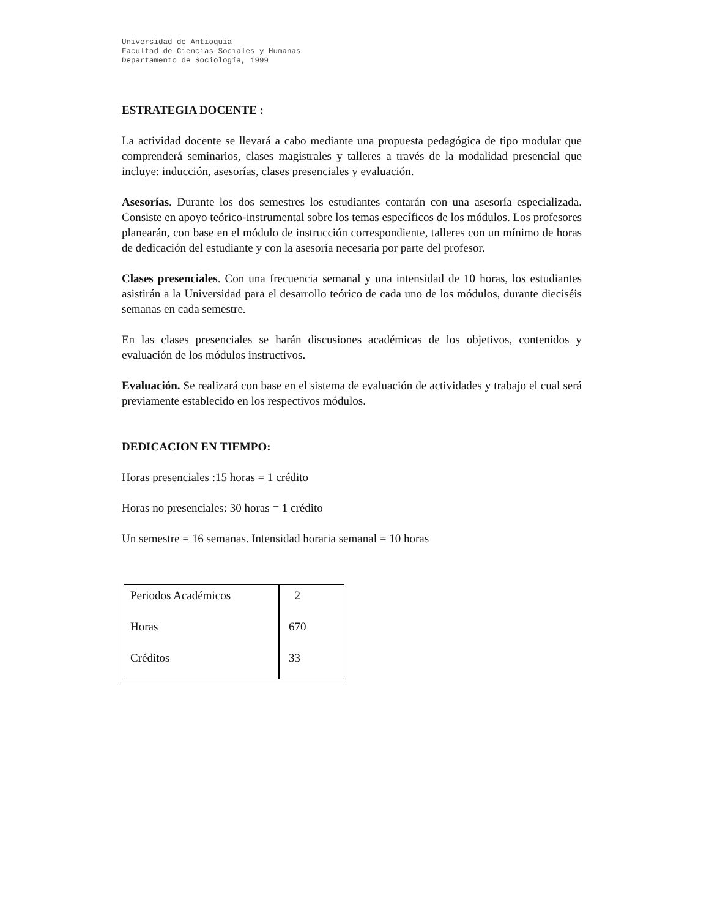Universidad de Antioquia
Facultad de Ciencias Sociales y Humanas
Departamento de Sociología, 1999
ESTRATEGIA DOCENTE :
La actividad docente se llevará a cabo mediante una propuesta pedagógica de tipo modular que comprenderá seminarios, clases magistrales y talleres a través de la modalidad presencial que incluye: inducción, asesorías, clases presenciales y evaluación.
Asesorías. Durante los dos semestres los estudiantes contarán con una asesoría especializada. Consiste en apoyo teórico-instrumental sobre los temas específicos de los módulos. Los profesores planearán, con base en el módulo de instrucción correspondiente, talleres con un mínimo de horas de dedicación del estudiante y con la asesoría necesaria por parte del profesor.
Clases presenciales. Con una frecuencia semanal y una intensidad de 10 horas, los estudiantes asistirán a la Universidad para el desarrollo teórico de cada uno de los módulos, durante dieciséis semanas en cada semestre.
En las clases presenciales se harán discusiones académicas de los objetivos, contenidos y evaluación de los módulos instructivos.
Evaluación. Se realizará con base en el sistema de evaluación de actividades y trabajo el cual será previamente establecido en los respectivos módulos.
DEDICACION EN TIEMPO:
Horas presenciales :15 horas = 1 crédito
Horas no presenciales: 30 horas = 1 crédito
Un semestre = 16 semanas. Intensidad horaria semanal = 10 horas
| Periodos Académicos | 2 |
| Horas | 670 |
| Créditos | 33 |